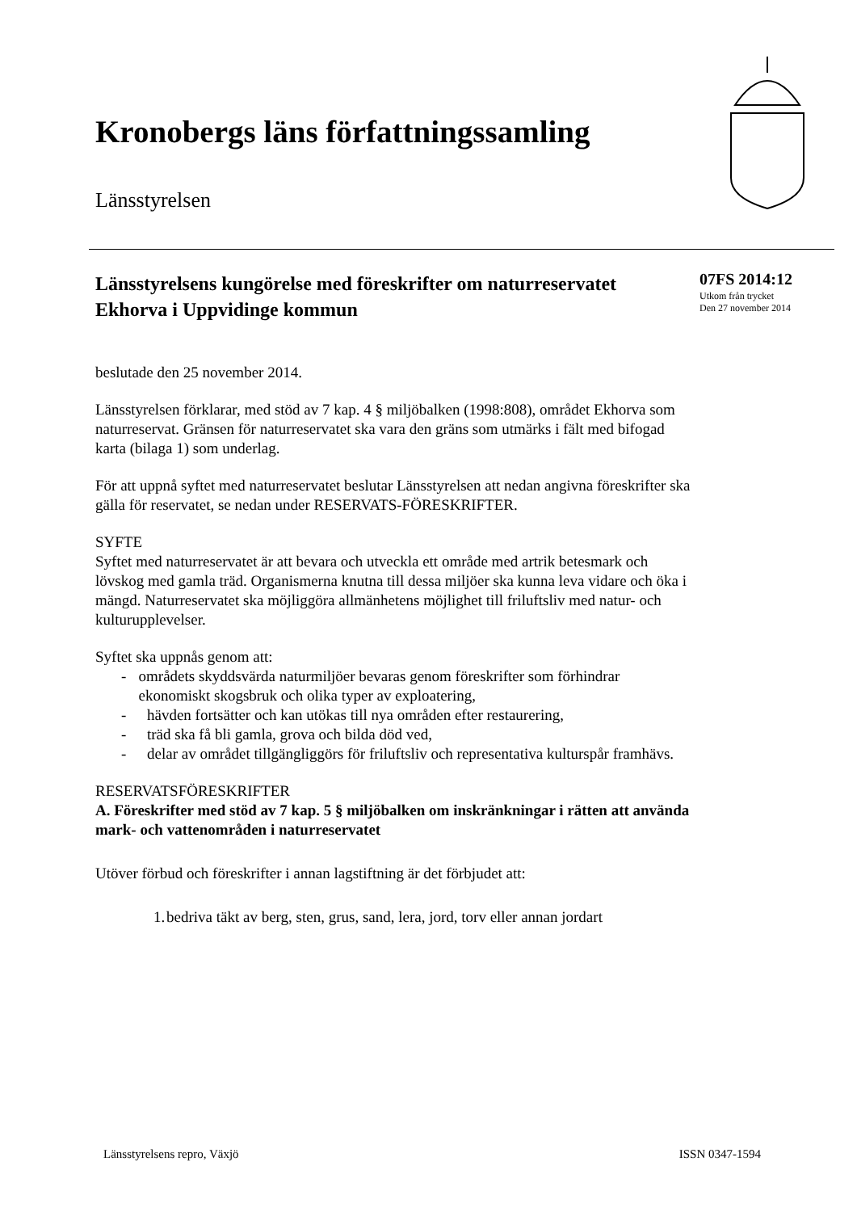Kronobergs läns författningssamling
Länsstyrelsen
07FS 2014:12
Utkom från trycket
Den 27 november 2014
Länsstyrelsens kungörelse med föreskrifter om naturreservatet Ekhorva i Uppvidinge kommun
beslutade den 25 november 2014.
Länsstyrelsen förklarar, med stöd av 7 kap. 4 § miljöbalken (1998:808), området Ekhorva som naturreservat. Gränsen för naturreservatet ska vara den gräns som utmärks i fält med bifogad karta (bilaga 1) som underlag.
För att uppnå syftet med naturreservatet beslutar Länsstyrelsen att nedan angivna föreskrifter ska gälla för reservatet, se nedan under RESERVATS-FÖRESKRIFTER.
SYFTE
Syftet med naturreservatet är att bevara och utveckla ett område med artrik betesmark och lövskog med gamla träd. Organismerna knutna till dessa miljöer ska kunna leva vidare och öka i mängd. Naturreservatet ska möjliggöra allmänhetens möjlighet till friluftsliv med natur- och kulturupplevelser.
Syftet ska uppnås genom att:
- områdets skyddsvärda naturmiljöer bevaras genom föreskrifter som förhindrar ekonomiskt skogsbruk och olika typer av exploatering,
- hävden fortsätter och kan utökas till nya områden efter restaurering,
- träd ska få bli gamla, grova och bilda död ved,
- delar av området tillgängliggörs för friluftsliv och representativa kulturspår framhävs.
RESERVATSFÖRESKRIFTER
A. Föreskrifter med stöd av 7 kap. 5 § miljöbalken om inskränkningar i rätten att använda mark- och vattenområden i naturreservatet
Utöver förbud och föreskrifter i annan lagstiftning är det förbjudet att:
1. bedriva täkt av berg, sten, grus, sand, lera, jord, torv eller annan jordart
Länsstyrelsens repro, Växjö ISSN 0347-1594